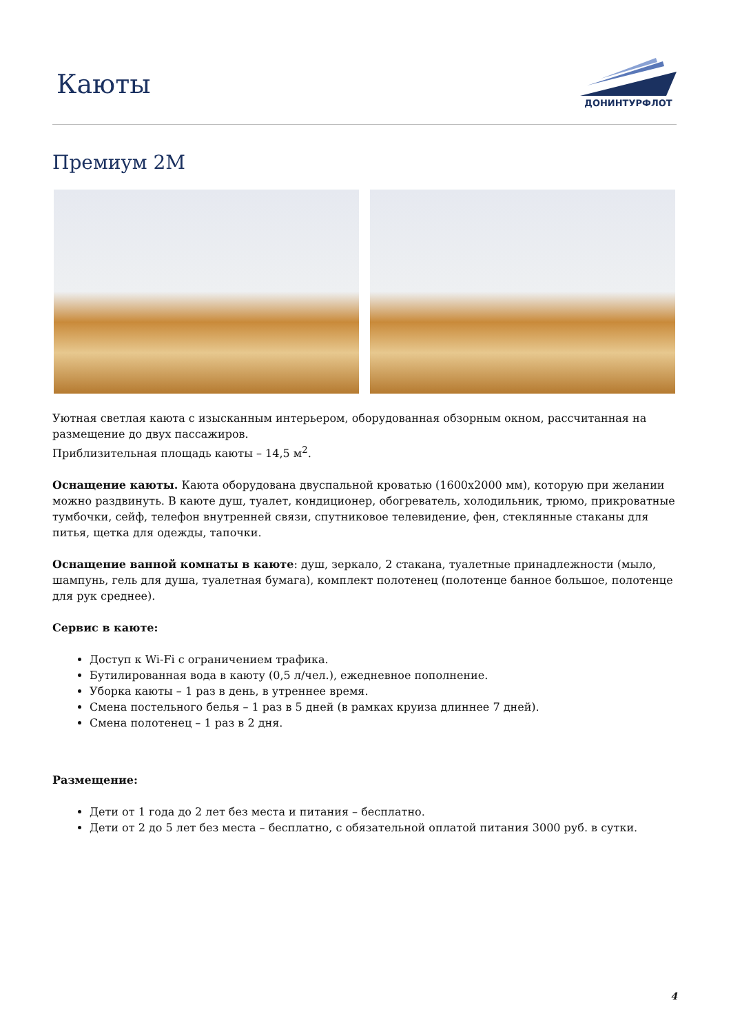Каюты
ДОНИНТУРФЛОТ
Премиум 2М
Уютная светлая каюта с изысканным интерьером, оборудованная обзорным окном, рассчитанная на размещение до двух пассажиров.
Приблизительная площадь каюты – 14,5 м<sup>2</sup>.
Оснащение каюты. Каюта оборудована двуспальной кроватью (1600х2000 мм), которую при желании можно раздвинуть. В каюте душ, туалет, кондиционер, обогреватель, холодильник, трюмо, прикроватные тумбочки, сейф, телефон внутренней связи, спутниковое телевидение, фен, стеклянные стаканы для питья, щетка для одежды, тапочки.
Оснащение ванной комнаты в каюте: душ, зеркало, 2 стакана, туалетные принадлежности (мыло, шампунь, гель для душа, туалетная бумага), комплект полотенец (полотенце банное большое, полотенце для рук среднее).
Сервис в каюте:
Доступ к Wi-Fi с ограничением трафика.
Бутилированная вода в каюту (0,5 л/чел.), ежедневное пополнение.
Уборка каюты – 1 раз в день, в утреннее время.
Смена постельного белья – 1 раз в 5 дней (в рамках круиза длиннее 7 дней).
Смена полотенец – 1 раз в 2 дня.
Размещение:
Дети от 1 года до 2 лет без места и питания – бесплатно.
Дети от 2 до 5 лет без места – бесплатно, с обязательной оплатой питания 3000 руб. в сутки.
4